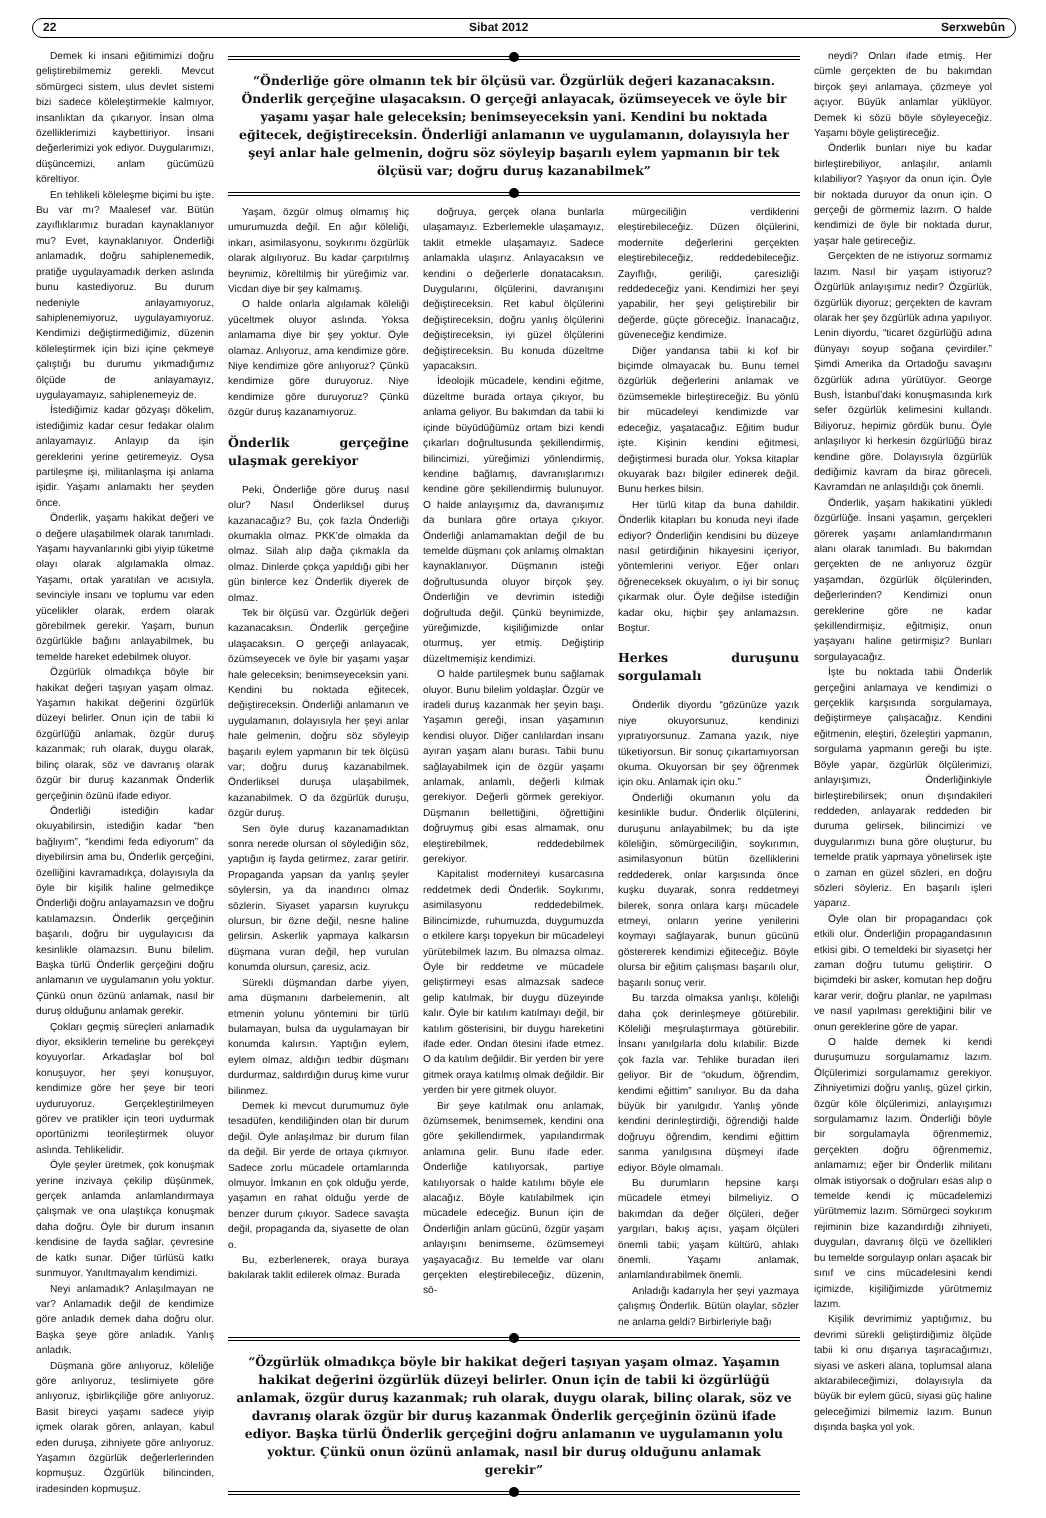22 Sibat 2012 Serxwebûn
Demek ki insani eğitimimizi doğru geliştirebilmemiz gerekli. Mevcut sömürgeci sistem, ulus devlet sistemi bizi sadece köleleştirmekle kalmıyor, insanlıktan da çıkarıyor. İnsan olma özelliklerimizi kaybettiriyor. İnsani değerlerimizi yok ediyor. Duygularımızı, düşüncemizi, anlam gücümüzü köreltiyor.
En tehlikeli köleleşme biçimi bu işte. Bu var mı? Maalesef var. Bütün zayıflıklarımız buradan kaynaklanıyor mu? Evet, kaynaklanıyor. Önderliği anlamadık, doğru sahiplenemedik, pratiğe uygulayamadık derken aslında bunu kastediyoruz. Bu durum nedeniyle anlayamıyoruz, sahiplenemiyoruz, uygulayamıyoruz. Kendimizi değiştirmediğimiz, düzenin köleleştirmek için bizi içine çekmeye çalıştığı bu durumu yıkmadığımız ölçüde de anlayamayız, uygulayamayız, sahiplenemeyiz de.
İstediğimiz kadar gözyaşı dökelim, istediğimiz kadar cesur fedakar olalım anlayamayız. Anlayıp da işin gereklerini yerine getiremeyiz. Oysa partileşme işi, militanlaşma işi anlama işidir. Yaşamı anlamaktı her şeyden önce.
Önderlik, yaşamı hakikat değeri ve o değere ulaşabilmek olarak tanımladı. Yaşamı hayvanlarınki gibi yiyip tüketme olayı olarak algılamakla olmaz. Yaşamı, ortak yaratılan ve acısıyla, sevinciyle insanı ve toplumu var eden yücelikler olarak, erdem olarak görebilmek gerekir. Yaşam, bunun özgürlükle bağını anlayabilmek, bu temelde hareket edebilmek oluyor.
Özgürlük olmadıkça böyle bir hakikat değeri taşıyan yaşam olmaz. Yaşamın hakikat değerini özgürlük düzeyi belirler. Onun için de tabii ki özgürlüğü anlamak, özgür duruş kazanmak; ruh olarak, duygu olarak, bilinç olarak, söz ve davranış olarak özgür bir duruş kazanmak Önderlik gerçeğinin özünü ifade ediyor.
Önderliği istediğin kadar okuyabilirsin, istediğin kadar “ben bağlıyım”, “kendimi feda ediyorum” da diyebilirsin ama bu, Önderlik gerçeğini, özelliğini kavramadıkça, dolayısıyla da öyle bir kişilik haline gelmedikçe Önderliği doğru anlayamazsın ve doğru katılamazsın. Önderlik gerçeğinin başarılı, doğru bir uygulayıcısı da kesinlikle olamazsın. Bunu bilelim. Başka türlü Önderlik gerçeğini doğru anlamanın ve uygulamanın yolu yoktur. Çünkü onun özünü anlamak, nasıl bir duruş olduğunu anlamak gerekir.
Çokları geçmiş süreçleri anlamadık diyor, eksiklerin temeline bu gerekçeyi koyuyorlar. Arkadaşlar bol bol konuşuyor, her şeyi konuşuyor, kendimize göre her şeye bir teori uyduruyoruz. Gerçekleştirilmeyen görev ve pratikler için teori uydurmak oportünizmi teorileştirmek oluyor aslında. Tehlikelidir.
Öyle şeyler üretmek, çok konuşmak yerine inzivaya çekilip düşünmek, gerçek anlamda anlamlandırmaya çalışmak ve ona ulaştıkça konuşmak daha doğru. Öyle bir durum insanın kendisine de fayda sağlar, çevresine de katkı sunar. Diğer türlüsü katkı sunmuyor. Yanıltmayalım kendimizi.
Neyi anlamadık? Anlaşılmayan ne var? Anlamadık değil de kendimize göre anladık demek daha doğru olur. Başka şeye göre anladık. Yanlış anladık.
Düşmana göre anlıyoruz, köleliğe göre anlıyoruz, teslimiyete göre anlıyoruz, işbirlikçiliğe göre anlıyoruz. Basit bireyci yaşamı sadece yiyip içmek olarak gören, anlayan, kabul eden duruşa, zihniyete göre anlıyoruz. Yaşamın özgürlük değerlerlerinden kopmuşuz. Özgürlük bilincinden, iradesinden kopmuşuz.
“Önderliğe göre olmanın tek bir ölçüsü var. Özgürlük değeri kazanacaksın. Önderlik gerçeğine ulaşacaksın. O gerçeği anlayacak, özümseyecek ve öyle bir yaşamı yaşar hale geleceksin; benimseyeceksin yani. Kendini bu noktada eğitecek, değiştireceksin. Önderliği anlamanın ve uygulamanın, dolayısıyla her şeyi anlar hale gelmenin, doğru söz söyleyip başarılı eylem yapmanın bir tek ölçüsü var; doğru duruş kazanabilmek”
Yaşam, özgür olmuş olmamış hiç umurumuzda değil. En ağır köleliği, inkarı, asimilasyonu, soykırımı özgürlük olarak algılıyoruz. Bu kadar çarpıtılmış beynimiz, köreltilmiş bir yüreğimiz var. Vicdan diye bir şey kalmamış.
O halde onlarla algılamak köleliği yüceltmek oluyor aslında. Yoksa anlamama diye bir şey yoktur. Öyle olamaz. Anlıyoruz, ama kendimize göre. Niye kendimize göre anlıyoruz? Çünkü kendimize göre duruyoruz. Niye kendimize göre duruyoruz? Çünkü özgür duruş kazanamıyoruz.
Önderlik gerçeğine ulaşmak gerekiyor
Peki, Önderliğe göre duruş nasıl olur? Nasıl Önderliksel duruş kazanacağız? Bu, çok fazla Önderliği okumakla olmaz. PKK’de olmakla da olmaz. Silah alıp dağa çıkmakla da olmaz. Dinlerde çokça yapıldığı gibi her gün binlerce kez Önderlik diyerek de olmaz.
Tek bir ölçüsü var. Özgürlük değeri kazanacaksın. Önderlik gerçeğine ulaşacaksın. O gerçeği anlayacak, özümseyecek ve öyle bir yaşamı yaşar hale geleceksin; benimseyeceksin yani. Kendini bu noktada eğitecek, değiştireceksin. Önderliği anlamanın ve uygulamanın, dolayısıyla her şeyi anlar hale gelmenin, doğru söz söyleyip başarılı eylem yapmanın bir tek ölçüsü var; doğru duruş kazanabilmek. Önderliksel duruşa ulaşabilmek, kazanabilmek. O da özgürlük duruşu, özgür duruş.
Sen öyle duruş kazanamadıktan sonra nerede olursan ol söylediğin söz, yaptığın iş fayda getirmez, zarar getirir. Propaganda yapsan da yanlış şeyler söylersin, ya da inandırıcı olmaz sözlerin. Siyaset yaparsın kuyrukçu olursun, bir özne değil, nesne haline gelirsin. Askerlik yapmaya kalkarsın düşmana vuran değil, hep vurulan konumda olursun, çaresiz, aciz.
Sürekli düşmandan darbe yiyen, ama düşmanını darbelemenin, alt etmenin yolunu yöntemini bir türlü bulamayan, bulsa da uygulamayan bir konumda kalırsın. Yaptığın eylem, eylem olmaz, aldığın tedbir düşmanı durdurmaz, saldırdığın duruş kime vurur bilinmez.
Demek ki mevcut durumumuz öyle tesadüfen, kendiliğinden olan bir durum değil. Öyle anlaşılmaz bir durum filan da değil. Bir yerde de ortaya çıkmıyor. Sadece zorlu mücadele ortamlarında olmuyor. İmkanın en çok olduğu yerde, yaşamın en rahat olduğu yerde de benzer durum çıkıyor. Sadece savaşta değil, propaganda da, siyasette de olan o.
Bu, ezberlenerek, oraya buraya bakılarak taklit edilerek olmaz. Burada
doğruya, gerçek olana bunlarla ulaşamayız. Ezberlemekle ulaşamayız, taklit etmekle ulaşamayız. Sadece anlamakla ulaşırız. Anlayacaksın ve kendini o değerlerle donatacaksın. Duygularını, ölçülerini, davranışını değiştireceksin. Ret kabul ölçülerini değiştireceksin, doğru yanlış ölçülerini değiştireceksin, iyi güzel ölçülerini değiştireceksin. Bu konuda düzeltme yapacaksın.
İdeolojik mücadele, kendini eğitme, düzeltme burada ortaya çıkıyor, bu anlama geliyor. Bu bakımdan da tabii ki içinde büyüdüğümüz ortam bizi kendi çıkarları doğrultusunda şekillendirmiş, bilincimizi, yüreğimizi yönlendirmiş, kendine bağlamış, davranışlarımızı kendine göre şekillendirmiş bulunuyor. O halde anlayışımız da, davranışımız da bunlara göre ortaya çıkıyor. Önderliği anlamamaktan değil de bu temelde düşmanı çok anlamış olmaktan kaynaklanıyor. Düşmanın isteği doğrultusunda oluyor birçok şey. Önderliğin ve devrimin istediği doğrultuda değil. Çünkü beynimizde, yüreğimizde, kişiliğimizde onlar oturmuş, yer etmiş. Değiştirip düzeltmemişiz kendimizi.
O halde partileşmek bunu sağlamak oluyor. Bunu bilelim yoldaşlar. Özgür ve iradeli duruş kazanmak her şeyin başı. Yaşamın gereği, insan yaşamının kendisi oluyor. Diğer canlılardan insanı ayıran yaşam alanı burası. Tabii bunu sağlayabilmek için de özgür yaşamı anlamak, anlamlı, değerli kılmak gerekiyor. Değerli görmek gerekiyor. Düşmanın bellettiğini, öğrettiğini doğruymuş gibi esas almamak, onu eleştirebilmek, reddedebilmek gerekiyor.
Kapitalist moderniteyi kusarcasına reddetmek dedi Önderlik. Soykırımı, asimilasyonu reddedebilmek. Bilincimizde, ruhumuzda, duygumuzda o etkilere karşı topyekun bir mücadeleyi yürütebilmek lazım. Bu olmazsa olmaz. Öyle bir reddetme ve mücadele geliştirmeyi esas almazsak sadece gelip katılmak, bir duygu düzeyinde kalır. Öyle bir katılım katılmayı değil, bir katılım gösterisini, bir duygu hareketini ifade eder. Ondan ötesini ifade etmez. O da katılım değildir. Bir yerden bir yere gitmek oraya katılmış olmak değildir. Bir yerden bir yere gitmek oluyor.
Bir şeye katılmak onu anlamak, özümsemek, benimsemek, kendini ona göre şekillendirmek, yapılandırmak anlamına gelir. Bunu ifade eder. Önderliğe katılıyorsak, partiye katılıyorsak o halde katılımı böyle ele alacağız. Böyle katılabilmek için mücadele edeceğiz. Bunun için de Önderliğin anlam gücünü, özgür yaşam anlayışını benimseme, özümsemeyi yaşayacağız. Bu temelde var olanı gerçekten eleştirebileceğiz, düzenin, sö-
mürgeciliğin verdiklerini eleştirebileceğiz. Düzen ölçülerini, modernite değerlerini gerçekten eleştirebileceğiz, reddedebileceğiz. Zayıflığı, geriliği, çaresizliği reddedeceğiz yani. Kendimizi her şeyi yapabilir, her şeyi geliştirebilir bir değerde, güçte göreceğiz. İnanacağız, güveneceğiz kendimize.
Diğer yandansa tabii ki kof bir biçimde olmayacak bu. Bunu temel özgürlük değerlerini anlamak ve özümsemekle birleştireceğiz. Bu yönlü bir mücadeleyi kendimizde var edeceğiz, yaşatacağız. Eğitim budur işte. Kişinin kendini eğitmesi, değiştirmesi burada olur. Yoksa kitaplar okuyarak bazı bilgiler edinerek değil. Bunu herkes bilsin.
Her türlü kitap da buna dahildir. Önderlik kitapları bu konuda neyi ifade ediyor? Önderliğin kendisini bu düzeye nasıl getirdiğinin hikayesini içeriyor, yöntemlerini veriyor. Eğer onları öğreneceksek okuyalım, o iyi bir sonuç çıkarmak olur. Öyle değilse istediğin kadar oku, hiçbir şey anlamazsın. Boştur.
Herkes duruşunu sorgulamalı
Önderlik diyordu “gözünüze yazık niye okuyorsunuz, kendinizi yıpratıyorsunuz. Zamana yazık, niye tüketiyorsun. Bir sonuç çıkartamıyorsan okuma. Okuyorsan bir şey öğrenmek için oku. Anlamak için oku.”
Önderliği okumanın yolu da kesinlikle budur. Önderlik ölçülerini, duruşunu anlayabilmek; bu da işte köleliğin, sömürgeciliğin, soykırımın, asimilasyonun bütün özelliklerini reddederek, onlar karşısında önce kuşku duyarak, sonra reddetmeyi bilerek, sonra onlara karşı mücadele etmeyi, onların yerine yenilerini koymayı sağlayarak, bunun gücünü göstererek kendimizi eğiteceğiz. Böyle olursa bir eğitim çalışması başarılı olur, başarılı sonuç verir.
Bu tarzda olmaksa yanlışı, köleliği daha çok derinleşmeye götürebilir. Köleliği meşrulaştırmaya götürebilir. İnsanı yanılgılarla dolu kılabilir. Bizde çok fazla var. Tehlike buradan ileri geliyor. Bir de “okudum, öğrendim, kendimi eğittim” sanılıyor. Bu da daha büyük bir yanılgıdır. Yanlış yönde kendini derinleştirdiği, öğrendiği halde doğruyu öğrendim, kendimi eğittim sanma yanılgısına düşmeyi ifade ediyor. Böyle olmamalı.
Bu durumların hepsine karşı mücadele etmeyi bilmeliyiz. O bakımdan da değer ölçüleri, değer yargıları, bakış açısı, yaşam ölçüleri önemli tabii; yaşam kültürü, ahlakı önemli. Yaşamı anlamak, anlamlandırabilmek önemli.
Anladığı kadarıyla her şeyi yazmaya çalışmış Önderlik. Bütün olaylar, sözler ne anlama geldi? Birbirleriyle bağı
“Özgürlük olmadıkça böyle bir hakikat değeri taşıyan yaşam olmaz. Yaşamın hakikat değerini özgürlük düzeyi belirler. Onun için de tabii ki özgürlüğü anlamak, özgür duruş kazanmak; ruh olarak, duygu olarak, bilinç olarak, söz ve davranış olarak özgür bir duruş kazanmak Önderlik gerçeğinin özünü ifade ediyor. Başka türlü Önderlik gerçeğini doğru anlamanın ve uygulamanın yolu yoktur. Çünkü onun özünü anlamak, nasıl bir duruş olduğunu anlamak gerekir”
neydi? Onları ifade etmiş. Her cümle gerçekten de bu bakımdan birçok şeyi anlamaya, çözmeye yol açıyor. Büyük anlamlar yüklüyor. Demek ki sözü böyle söyleyeceğiz. Yaşamı böyle geliştireceğiz.
Önderlik bunları niye bu kadar birleştirebiliyor, anlaşılır, anlamlı kılabiliyor? Yaşıyor da onun için. Öyle bir noktada duruyor da onun için. O gerçeği de görmemiz lazım. O halde kendimizi de öyle bir noktada durur, yaşar hale getireceğiz.
Gerçekten de ne istiyoruz sormamız lazım. Nasıl bir yaşam istiyoruz? Özgürlük anlayışımız nedir? Özgürlük, özgürlük diyoruz; gerçekten de kavram olarak her şey özgürlük adına yapılıyor. Lenin diyordu, “ticaret özgürlüğü adına dünyayı soyup soğana çevirdiler.” Şimdi Amerika da Ortadoğu savaşını özgürlük adına yürütüyor. George Bush, İstanbul’daki konuşmasında kırk sefer özgürlük kelimesini kullandı. Biliyoruz, hepimiz gördük bunu. Öyle anlaşılıyor ki herkesin özgürlüğü biraz kendine göre. Dolayısıyla özgürlük dediğimiz kavram da biraz göreceli. Kavramdan ne anlaşıldığı çok önemli.
Önderlik, yaşam hakikatini yükledi özgürlüğe. İnsani yaşamın, gerçekleri görerek yaşamı anlamlandırmanın alanı olarak tanımladı. Bu bakımdan gerçekten de ne anlıyoruz özgür yaşamdan, özgürlük ölçülerinden, değerlerinden? Kendimizi onun gereklerine göre ne kadar şekillendirmişiz, eğitmişiz, onun yaşayanı haline getirmişiz? Bunları sorgulayacağız.
İşte bu noktada tabii Önderlik gerçeğini anlamaya ve kendimizi o gerçeklik karşısında sorgulamaya, değiştirmeye çalışacağız. Kendini eğitmenin, eleştiri, özeleştiri yapmanın, sorgulama yapmanın gereği bu işte. Böyle yapar, özgürlük ölçülerimizi, anlayışımızı, Önderliğinkiyle birleştirebilirsek; onun dışındakileri reddeden, anlayarak reddeden bir duruma gelirsek, bilincimizi ve duygularımızı buna göre oluşturur, bu temelde pratik yapmaya yönelirsek işte o zaman en güzel sözleri, en doğru sözleri söyleriz. En başarılı işleri yaparız.
Öyle olan bir propagandacı çok etkili olur. Önderliğin propagandasının etkisi gibi. O temeldeki bir siyasetçi her zaman doğru tutumu geliştirir. O biçimdeki bir asker, komutan hep doğru karar verir, doğru planlar, ne yapılması ve nasıl yapılması gerektiğini bilir ve onun gereklerine göre de yapar.
O halde demek ki kendi duruşumuzu sorgulamamız lazım. Ölçülerimizi sorgulamamız gerekiyor. Zihniyetimizi doğru yanlış, güzel çirkin, özgür köle ölçülerimizi, anlayışımızı sorgulamamız lazım. Önderliği böyle bir sorgulamayla öğrenmemiz, gerçekten doğru öğrenmemiz, anlamamız; eğer bir Önderlik militanı olmak istiyorsak o doğruları esas alıp o temelde kendi iç mücadelemizi yürütmemiz lazım. Sömürgeci soykırım rejiminin bize kazandırdığı zihniyeti, duyguları, davranış ölçü ve özellikleri bu temelde sorgulayıp onları aşacak bir sınıf ve cins mücadelesini kendi içimizde, kişiliğimizde yürütmemiz lazım.
Kişilik devrimimiz yaptığımız, bu devrimi sürekli geliştirdiğimiz ölçüde tabii ki onu dışarıya taşıracağımızı, siyasi ve askeri alana, toplumsal alana aktarabileceğimizi, dolayısıyla da büyük bir eylem gücü, siyasi güç haline geleceğimizi bilmemiz lazım. Bunun dışında başka yol yok.